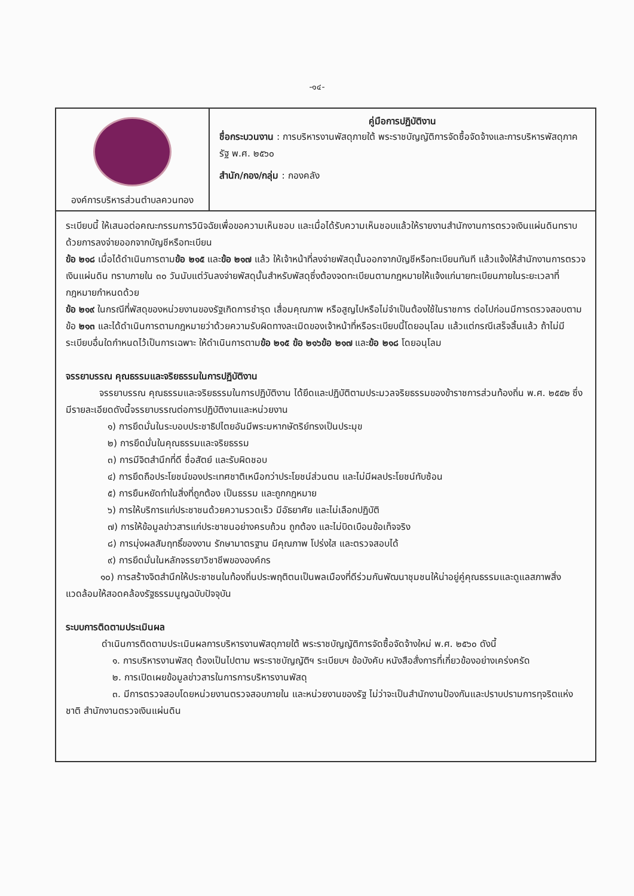-๑๔-
องค์การบริหารส่วนตำบลควนทอง
คู่มือการปฏิบัติงาน
ชื่อกระบวนงาน : การบริหารงานพัสดุภายใต้ พระราชบัญญัติการจัดซื้อจัดจ้างและการบริหารพัสดุภาครัฐ พ.ศ. ๒๕๖๐
สำนัก/กอง/กลุ่ม : กองคลัง
ระเบียบนี้ ให้เสนอต่อคณะกรรมการวินิจฉัยเพื่อขอความเห็นชอบ และเมื่อได้รับความเห็นชอบแล้วให้รายงานสำนักงานการตรวจเงินแผ่นดินทราบด้วยการลงจ่ายออกจากบัญชีหรือทะเบียน
ข้อ ๒๑๘ เมื่อได้ดำเนินการตามข้อ ๒๑๕ และข้อ ๒๑๗ แล้ว ให้เจ้าหน้าที่ลงจ่ายพัสดุนั้นออกจากบัญชีหรือทะเบียนทันที แล้วแจ้งให้สำนักงานการตรวจเงินแผ่นดิน ทราบภายใน ๓๐ วันนับแต่วันลงจ่ายพัสดุนั้นสำหรับพัสดุซึ่งต้องจดทะเบียนตามกฎหมายให้แจ้งแก่นายทะเบียนภายในระยะเวลาที่กฎหมายกำหนดด้วย
ข้อ ๒๑๙ ในกรณีที่พัสดุของหน่วยงานของรัฐเกิดการชำรุด เสื่อมคุณภาพ หรือสูญไปหรือไม่จำเป็นต้องใช้ในราชการ ต่อไปก่อนมีการตรวจสอบตามข้อ ๒๑๓ และได้ดำเนินการตามกฎหมายว่าด้วยความรับผิดทางละเมิดของเจ้าหน้าที่หรือระเบียบนี้โดยอนุโลม แล้วแต่กรณีเสร็จสิ้นแล้ว ถ้าไม่มีระเบียบอื่นใดกำหนดไว้เป็นการเฉพาะ ให้ดำเนินการตามข้อ ๒๑๕ ข้อ ๒๑๖ข้อ ๒๑๗ และข้อ ๒๑๘ โดยอนุโลม
จรรยาบรรณ คุณธรรมและจริยธรรมในการปฏิบัติงาน
จรรยาบรรณ คุณธรรมและจริยธรรมในการปฏิบัติงาน ได้ยึดและปฏิบัติตามประมวลจริยธรรมของข้าราชการส่วนท้องถิ่น พ.ศ. ๒๕๕๒ ซึ่งมีรายละเอียดดังนี้จรรยาบรรณต่อการปฏิบัติงานและหน่วยงาน
๑) การยึดมั่นในระบอบประชาธิปไตยอันมีพระมหากษัตริย์ทรงเป็นประมุข
๒) การยึดมั่นในคุณธรรมและจริยธรรม
๓) การมีจิตสำนึกที่ดี ซื่อสัตย์ และรับผิดชอบ
๔) การยึดถือประโยชน์ของประเทศชาติเหนือกว่าประโยชน์ส่วนตน และไม่มีผลประโยชน์ทับซ้อน
๕) การยืนหยัดทำในสิ่งที่ถูกต้อง เป็นธรรม และถูกกฎหมาย
๖) การให้บริการแก่ประชาชนด้วยความรวดเร็ว มีอัธยาศัย และไม่เลือกปฏิบัติ
๗) การให้ข้อมูลข่าวสารแก่ประชาชนอย่างครบถ้วน ถูกต้อง และไม่บิดเบือนข้อเท็จจริง
๘) การมุ่งผลสัมฤทธิ์ของงาน รักษามาตรฐาน มีคุณภาพ โปร่งใส และตรวจสอบได้
๙) การยึดมั่นในหลักจรรยาวิชาชีพขององค์กร
๑๐) การสร้างจิตสำนึกให้ประชาชนในท้องถิ่นประพฤติตนเป็นพลเมืองที่ดีร่วมกันพัฒนาชุมชนให้น่าอยู่คู่คุณธรรมและดูแลสภาพสิ่งแวดล้อมให้สอดคล้องรัฐธรรมนูญฉบับปัจจุบัน
ระบบการติดตามประเมินผล
ดำเนินการติดตามประเมินผลการบริหารงานพัสดุภายใต้ พระราชบัญญัติการจัดซื้อจัดจ้างใหม่ พ.ศ. ๒๕๖๐ ดังนี้
๑. การบริหารงานพัสดุ ต้องเป็นไปตาม พระราชบัญญัติฯ ระเบียบฯ ข้อบังคับ หนังสือสั่งการที่เกี่ยวข้องอย่างเคร่งครัด
๒. การเปิดเผยข้อมูลข่าวสารในการการบริหารงานพัสดุ
๓. มีการตรวจสอบโดยหน่วยงานตรวจสอบภายใน และหน่วยงานของรัฐ ไม่ว่าจะเป็นสำนักงานป้องกันและปราบปรามการทุจริตแห่งชาติ สำนักงานตรวจเงินแผ่นดิน